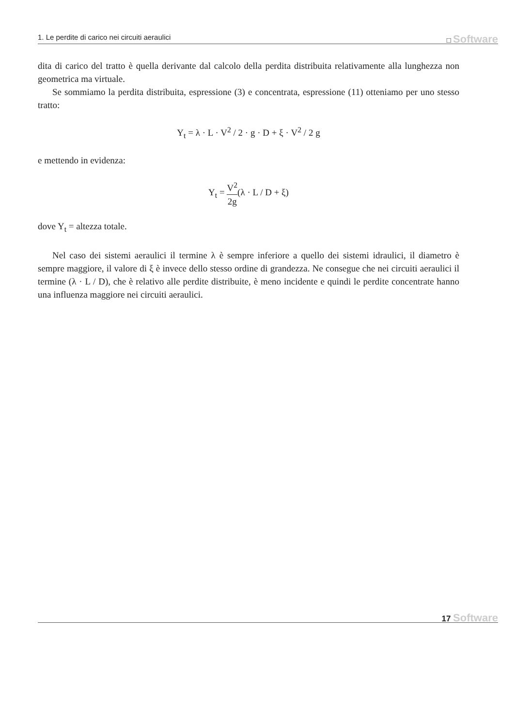1. Le perdite di carico nei circuiti aeraulici □ Software
dita di carico del tratto è quella derivante dal calcolo della perdita distribuita relativamente alla lunghezza non geometrica ma virtuale.
Se sommiamo la perdita distribuita, espressione (3) e concentrata, espressione (11) otteniamo per uno stesso tratto:
Y<sub>t</sub> = λ · L · V<sup>2</sup> / 2 · g · D + ξ · V<sup>2</sup> / 2 g
e mettendo in evidenza:
Y<sub>t</sub> = V<sup>2</sup> 2g(λ · L / D + ξ)
dove Y<sub>t</sub> = altezza totale.
Nel caso dei sistemi aeraulici il termine λ è sempre inferiore a quello dei sistemi idraulici, il diametro è sempre maggiore, il valore di ξ è invece dello stesso ordine di grandezza. Ne consegue che nei circuiti aeraulici il termine (λ · L / D), che è relativo alle perdite distribuite, è meno incidente e quindi le perdite concentrate hanno una influenza maggiore nei circuiti aeraulici.
17 Software